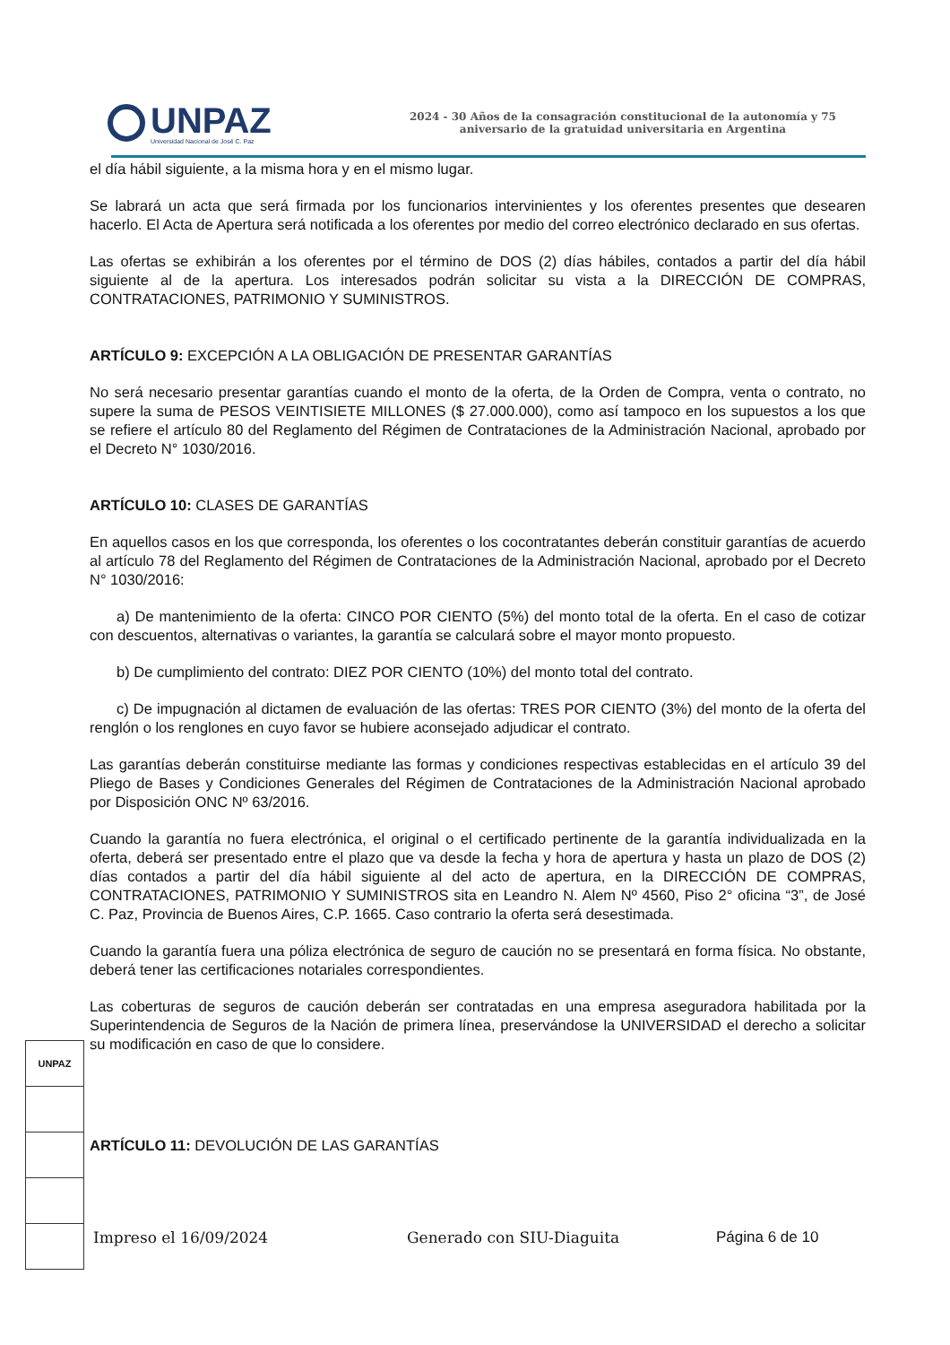UNPAZ
Universidad Nacional de José C. Paz
2024 - 30 Años de la consagración constitucional de la autonomía y 75
aniversario de la gratuidad universitaria en Argentina
el día hábil siguiente, a la misma hora y en el mismo lugar.
Se labrará un acta que será firmada por los funcionarios intervinientes y los oferentes presentes que desearen hacerlo. El Acta de Apertura será notificada a los oferentes por medio del correo electrónico declarado en sus ofertas.
Las ofertas se exhibirán a los oferentes por el término de DOS (2) días hábiles, contados a partir del día hábil siguiente al de la apertura. Los interesados podrán solicitar su vista a la DIRECCIÓN DE COMPRAS, CONTRATACIONES, PATRIMONIO Y SUMINISTROS.
ARTÍCULO 9: EXCEPCIÓN A LA OBLIGACIÓN DE PRESENTAR GARANTÍAS
No será necesario presentar garantías cuando el monto de la oferta, de la Orden de Compra, venta o contrato, no supere la suma de PESOS VEINTISIETE MILLONES ($ 27.000.000), como así tampoco en los supuestos a los que se refiere el artículo 80 del Reglamento del Régimen de Contrataciones de la Administración Nacional, aprobado por el Decreto N° 1030/2016.
ARTÍCULO 10: CLASES DE GARANTÍAS
En aquellos casos en los que corresponda, los oferentes o los cocontratantes deberán constituir garantías de acuerdo al artículo 78 del Reglamento del Régimen de Contrataciones de la Administración Nacional, aprobado por el Decreto N° 1030/2016:
a) De mantenimiento de la oferta: CINCO POR CIENTO (5%) del monto total de la oferta. En el caso de cotizar con descuentos, alternativas o variantes, la garantía se calculará sobre el mayor monto propuesto.
b) De cumplimiento del contrato: DIEZ POR CIENTO (10%) del monto total del contrato.
c) De impugnación al dictamen de evaluación de las ofertas: TRES POR CIENTO (3%) del monto de la oferta del renglón o los renglones en cuyo favor se hubiere aconsejado adjudicar el contrato.
Las garantías deberán constituirse mediante las formas y condiciones respectivas establecidas en el artículo 39 del Pliego de Bases y Condiciones Generales del Régimen de Contrataciones de la Administración Nacional aprobado por Disposición ONC Nº 63/2016.
Cuando la garantía no fuera electrónica, el original o el certificado pertinente de la garantía individualizada en la oferta, deberá ser presentado entre el plazo que va desde la fecha y hora de apertura y hasta un plazo de DOS (2) días contados a partir del día hábil siguiente al del acto de apertura, en la DIRECCIÓN DE COMPRAS, CONTRATACIONES, PATRIMONIO Y SUMINISTROS sita en Leandro N. Alem Nº 4560, Piso 2° oficina “3”, de José C. Paz, Provincia de Buenos Aires, C.P. 1665. Caso contrario la oferta será desestimada.
Cuando la garantía fuera una póliza electrónica de seguro de caución no se presentará en forma física. No obstante, deberá tener las certificaciones notariales correspondientes.
Las coberturas de seguros de caución deberán ser contratadas en una empresa aseguradora habilitada por la Superintendencia de Seguros de la Nación de primera línea, preservándose la UNIVERSIDAD el derecho a solicitar su modificación en caso de que lo considere.
ARTÍCULO 11: DEVOLUCIÓN DE LAS GARANTÍAS
UNPAZ
Impreso el 16/09/2024 Generado con SIU-Diaguita Página 6 de 10